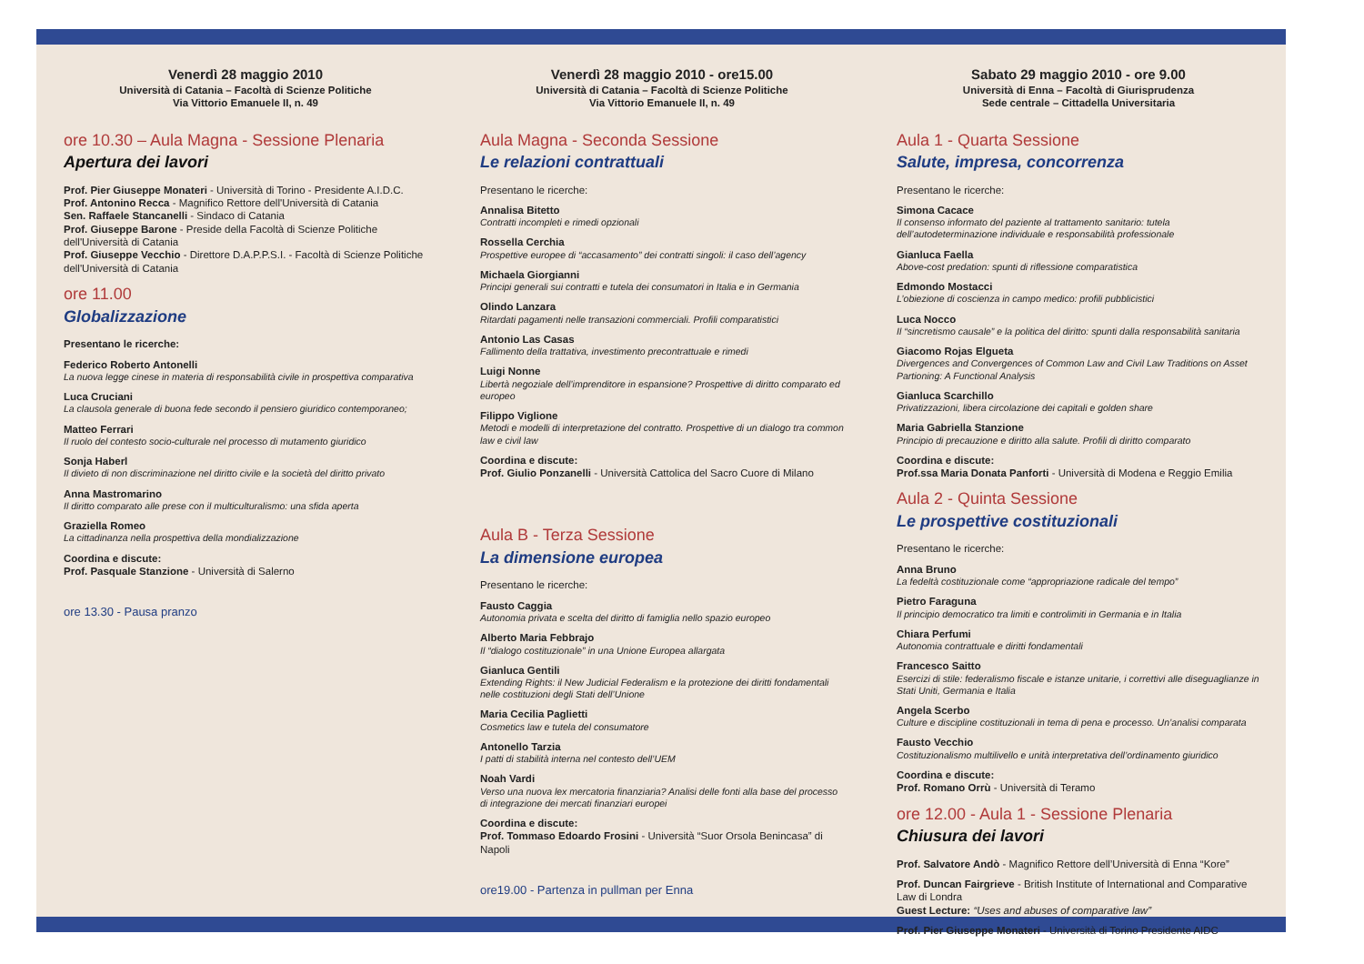Venerdì 28 maggio 2010
Università di Catania – Facoltà di Scienze Politiche
Via Vittorio Emanuele II, n. 49
ore 10.30 – Aula Magna - Sessione Plenaria
Apertura dei lavori
Prof. Pier Giuseppe Monateri - Università di Torino - Presidente A.I.D.C.
Prof. Antonino Recca - Magnifico Rettore dell'Università di Catania
Sen. Raffaele Stancanelli - Sindaco di Catania
Prof. Giuseppe Barone - Preside della Facoltà di Scienze Politiche dell'Università di Catania
Prof. Giuseppe Vecchio - Direttore D.A.P.P.S.I. - Facoltà di Scienze Politiche dell'Università di Catania
ore 11.00
Globalizzazione
Presentano le ricerche:
Federico Roberto Antonelli
La nuova legge cinese in materia di responsabilità civile in prospettiva comparativa
Luca Cruciani
La clausola generale di buona fede secondo il pensiero giuridico contemporaneo;
Matteo Ferrari
Il ruolo del contesto socio-culturale nel processo di mutamento giuridico
Sonja Haberl
Il divieto di non discriminazione nel diritto civile e la società del diritto privato
Anna Mastromarino
Il diritto comparato alle prese con il multiculturalismo: una sfida aperta
Graziella Romeo
La cittadinanza nella prospettiva della mondializzazione
Coordina e discute:
Prof. Pasquale Stanzione - Università di Salerno
ore 13.30 - Pausa pranzo
Venerdì 28 maggio 2010 - ore15.00
Università di Catania – Facoltà di Scienze Politiche
Via Vittorio Emanuele II, n. 49
Aula Magna - Seconda Sessione
Le relazioni contrattuali
Presentano le ricerche:
Annalisa Bitetto
Contratti incompleti e rimedi opzionali
Rossella Cerchia
Prospettive europee di “accasamento” dei contratti singoli: il caso dell’agency
Michaela Giorgianni
Principi generali sui contratti e tutela dei consumatori in Italia e in Germania
Olindo Lanzara
Ritardati pagamenti nelle transazioni commerciali. Profili comparatistici
Antonio Las Casas
Fallimento della trattativa, investimento precontrattuale e rimedi
Luigi Nonne
Libertà negoziale dell’imprenditore in espansione? Prospettive di diritto comparato ed europeo
Filippo Viglione
Metodi e modelli di interpretazione del contratto. Prospettive di un dialogo tra common law e civil law
Coordina e discute:
Prof. Giulio Ponzanelli - Università Cattolica del Sacro Cuore di Milano
Aula B - Terza Sessione
La dimensione europea
Presentano le ricerche:
Fausto Caggia
Autonomia privata e scelta del diritto di famiglia nello spazio europeo
Alberto Maria Febbrajo
Il “dialogo costituzionale” in una Unione Europea allargata
Gianluca Gentili
Extending Rights: il New Judicial Federalism e la protezione dei diritti fondamentali nelle costituzioni degli Stati dell’Unione
Maria Cecilia Paglietti
Cosmetics law e tutela del consumatore
Antonello Tarzia
I patti di stabilità interna nel contesto dell’UEM
Noah Vardi
Verso una nuova lex mercatoria finanziaria? Analisi delle fonti alla base del processo di integrazione dei mercati finanziari europei
Coordina e discute:
Prof. Tommaso Edoardo Frosini - Università “Suor Orsola Benincasa” di Napoli
ore19.00 - Partenza in pullman per Enna
Sabato 29 maggio 2010 - ore 9.00
Università di Enna – Facoltà di Giurisprudenza
Sede centrale – Cittadella Universitaria
Aula 1 - Quarta Sessione
Salute, impresa, concorrenza
Presentano le ricerche:
Simona Cacace
Il consenso informato del paziente al trattamento sanitario: tutela dell’autodeterminazione individuale e responsabilità professionale
Gianluca Faella
Above-cost predation: spunti di riflessione comparatistica
Edmondo Mostacci
L’obiezione di coscienza in campo medico: profili pubblicistici
Luca Nocco
Il “sincretismo causale” e la politica del diritto: spunti dalla responsabilità sanitaria
Giacomo Rojas Elgueta
Divergences and Convergences of Common Law and Civil Law Traditions on Asset Partioning: A Functional Analysis
Gianluca Scarchillo
Privatizzazioni, libera circolazione dei capitali e golden share
Maria Gabriella Stanzione
Principio di precauzione e diritto alla salute. Profili di diritto comparato
Coordina e discute:
Prof.ssa Maria Donata Panforti - Università di Modena e Reggio Emilia
Aula 2 - Quinta Sessione
Le prospettive costituzionali
Presentano le ricerche:
Anna Bruno
La fedeltà costituzionale come “appropriazione radicale del tempo”
Pietro Faraguna
Il principio democratico tra limiti e controlimiti in Germania e in Italia
Chiara Perfumi
Autonomia contrattuale e diritti fondamentali
Francesco Saitto
Esercizi di stile: federalismo fiscale e istanze unitarie, i correttivi alle diseguaglianze in Stati Uniti, Germania e Italia
Angela Scerbo
Culture e discipline costituzionali in tema di pena e processo. Un’analisi comparata
Fausto Vecchio
Costituzionalismo multilivello e unità interpretativa dell’ordinamento giuridico
Coordina e discute:
Prof. Romano Orrù - Università di Teramo
ore 12.00 - Aula 1 - Sessione Plenaria
Chiusura dei lavori
Prof. Salvatore Andò - Magnifico Rettore dell’Università di Enna “Kore”
Prof. Duncan Fairgrieve - British Institute of International and Comparative Law di Londra
Guest Lecture: “Uses and abuses of comparative law”
Prof. Pier Giuseppe Monateri - Università di Torino Presidente AIDC